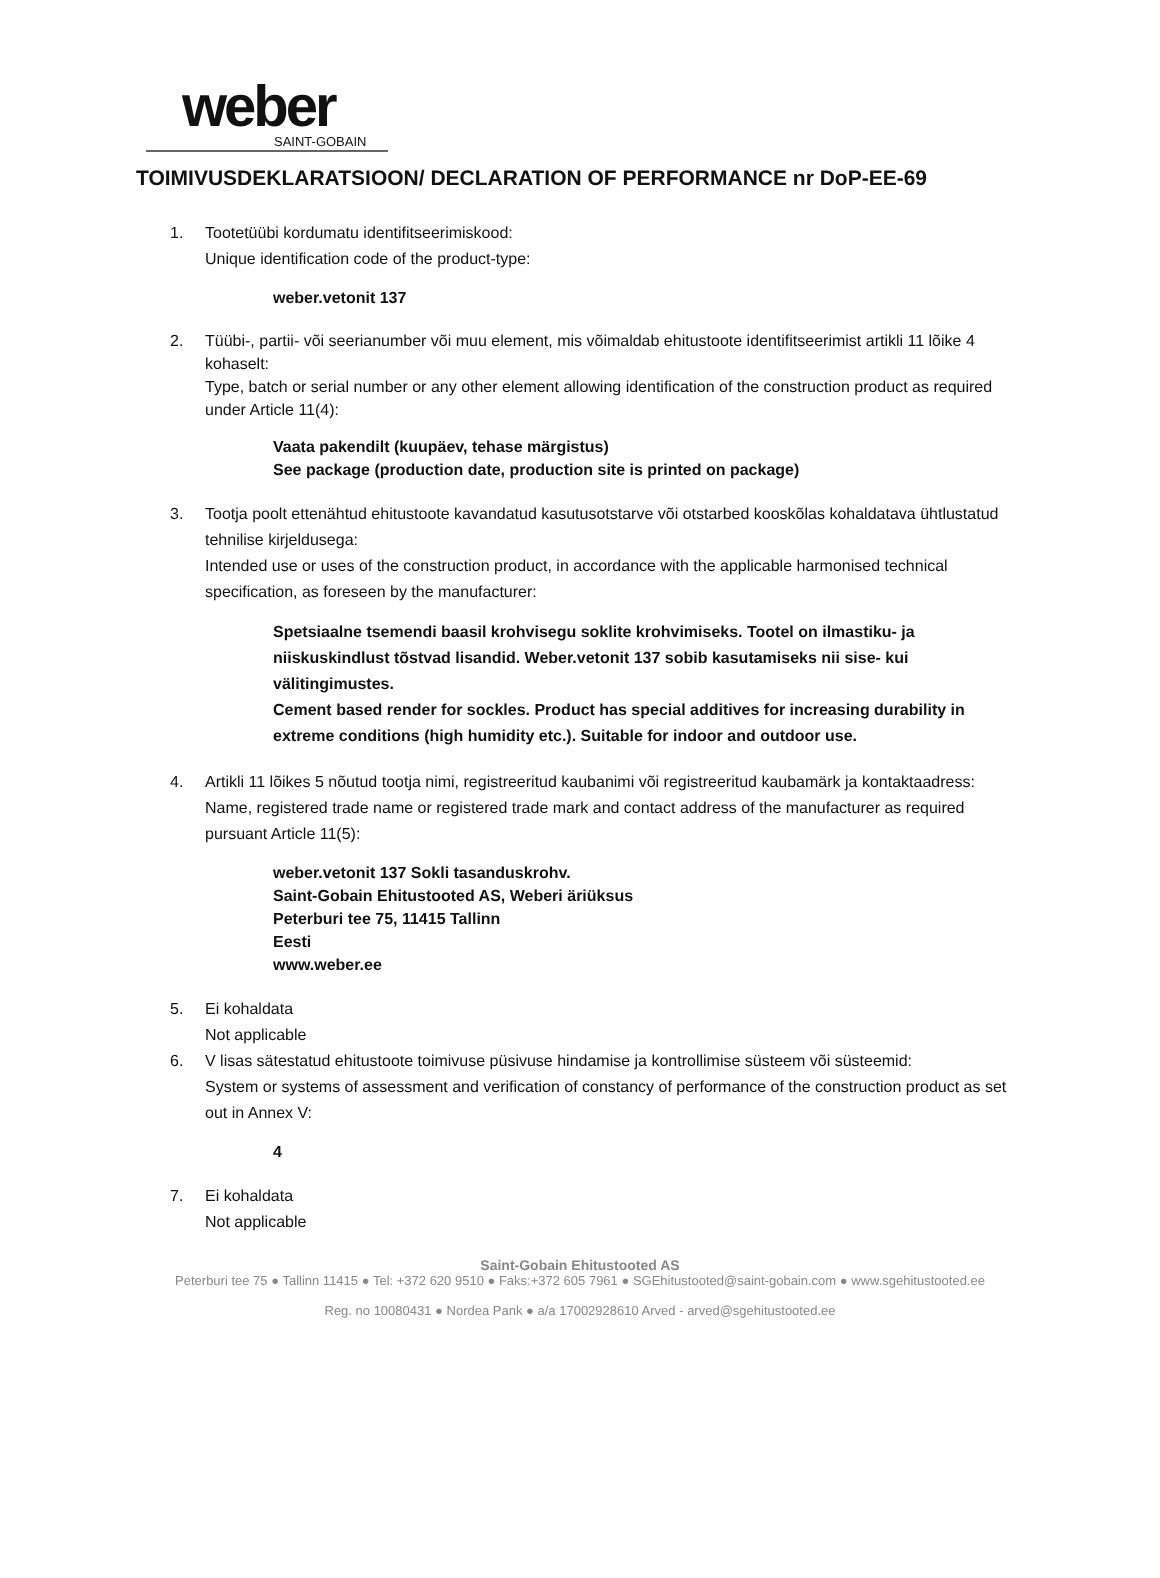weber
SAINT-GOBAIN
TOIMIVUSDEKLARATSIOON/ DECLARATION OF PERFORMANCE nr DoP-EE-69
1. Tootetüübi kordumatu identifitseerimiskood:
Unique identification code of the product-type:
weber.vetonit 137
2. Tüübi-, partii- või seerianumber või muu element, mis võimaldab ehitustoote identifitseerimist artikli 11 lõike 4 kohaselt:
Type, batch or serial number or any other element allowing identification of the construction product as required under Article 11(4):
Vaata pakendilt (kuupäev, tehase märgistus)
See package (production date, production site is printed on package)
3. Tootja poolt ettenähtud ehitustoote kavandatud kasutusotstarve või otstarbed kooskõlas kohaldatava ühtlustatud tehnilise kirjeldusega:
Intended use or uses of the construction product, in accordance with the applicable harmonised technical specification, as foreseen by the manufacturer:
Spetsiaalne tsemendi baasil krohvisegu soklite krohvimiseks. Tootel on ilmastiku- ja niiskuskindlust tõstvad lisandid. Weber.vetonit 137 sobib kasutamiseks nii sise- kui välitingimustes.
Cement based render for sockles. Product has special additives for increasing durability in extreme conditions (high humidity etc.). Suitable for indoor and outdoor use.
4. Artikli 11 lõikes 5 nõutud tootja nimi, registreeritud kaubanimi või registreeritud kaubamärk ja kontaktaadress:
Name, registered trade name or registered trade mark and contact address of the manufacturer as required pursuant Article 11(5):
weber.vetonit 137 Sokli tasanduskrohv.
Saint-Gobain Ehitustooted AS, Weberi äriüksus
Peterburi tee 75, 11415 Tallinn
Eesti
www.weber.ee
5. Ei kohaldata
Not applicable
6. V lisas sätestatud ehitustoote toimivuse püsivuse hindamise ja kontrollimise süsteem või süsteemid:
System or systems of assessment and verification of constancy of performance of the construction product as set out in Annex V:
4
7. Ei kohaldata
Not applicable
Saint-Gobain Ehitustooted AS
Peterburi tee 75 ● Tallinn 11415 ● Tel: +372 620 9510 ● Faks:+372 605 7961 ● SGEhitustooted@saint-gobain.com ● www.sgehitustooted.ee
Reg. no 10080431 ● Nordea Pank ● a/a 17002928610 Arved - arved@sgehitustooted.ee